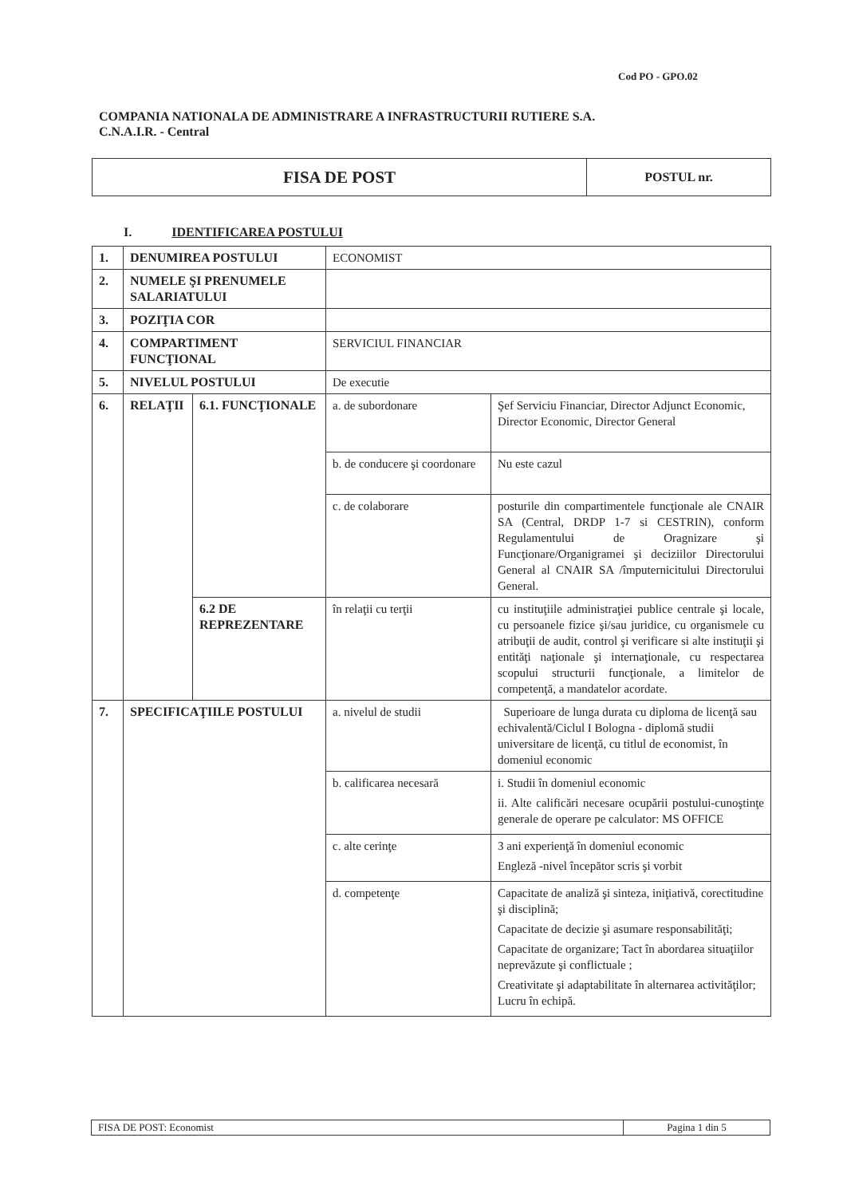Cod PO - GPO.02
COMPANIA NATIONALA DE ADMINISTRARE A INFRASTRUCTURII RUTIERE S.A.
C.N.A.I.R. - Central
| FISA DE POST | POSTUL nr. |
I. IDENTIFICAREA POSTULUI
| 1. | DENUMIREA POSTULUI | | ECONOMIST | |
| 2. | NUMELE ŞI PRENUMELE SALARIATULUI | | | |
| 3. | POZIŢIA COR | | | |
| 4. | COMPARTIMENT FUNCŢIONAL | | SERVICIUL FINANCIAR | |
| 5. | NIVELUL POSTULUI | | De executie | |
| 6. | RELAŢII | 6.1. FUNCŢIONALE | a. de subordonare | Şef Serviciu Financiar, Director Adjunct Economic, Director Economic, Director General |
| | | | b. de conducere şi coordonare | Nu este cazul |
| | | | c. de colaborare | posturile din compartimentele funcţionale ale CNAIR SA (Central, DRDP 1-7 si CESTRIN), conform Regulamentului de Oragnizare şi Funcţionare/Organigramei şi deciziilor Directorului General al CNAIR SA /împuternicitului Directorului General. |
| | | 6.2 DE REPREZENTARE | în relaţii cu terţii | cu instituţiile administraţiei publice centrale şi locale, cu persoanele fizice şi/sau juridice, cu organismele cu atribuţii de audit, control şi verificare si alte instituţii şi entităţi naţionale şi internaţionale, cu respectarea scopului structurii funcţionale, a limitelor de competenţă, a mandatelor acordate. |
| 7. | SPECIFICAŢIILE POSTULUI | | a. nivelul de studii | Superioare de lunga durata cu diploma de licenţă sau echivalentă/Ciclul I Bologna - diplomă studii universitare de licenţă, cu titlul de economist, în domeniul economic |
| | | | b. calificarea necesară | i. Studii în domeniul economic ii. Alte calificări necesare ocupării postului-cunoştinţe generale de operare pe calculator: MS OFFICE |
| | | | c. alte cerinţe | 3 ani experienţă în domeniul economic Engleză -nivel începător scris şi vorbit |
| | | | d. competenţe | Capacitate de analiză şi sinteza, iniţiativă, corectitudine şi disciplină; Capacitate de decizie şi asumare responsabilităţi; Capacitate de organizare; Tact în abordarea situaţiilor neprevăzute şi conflictuale ; Creativitate şi adaptabilitate în alternarea activităţilor; Lucru în echipă. |
| FISA DE POST: Economist | Pagina 1 din 5 |